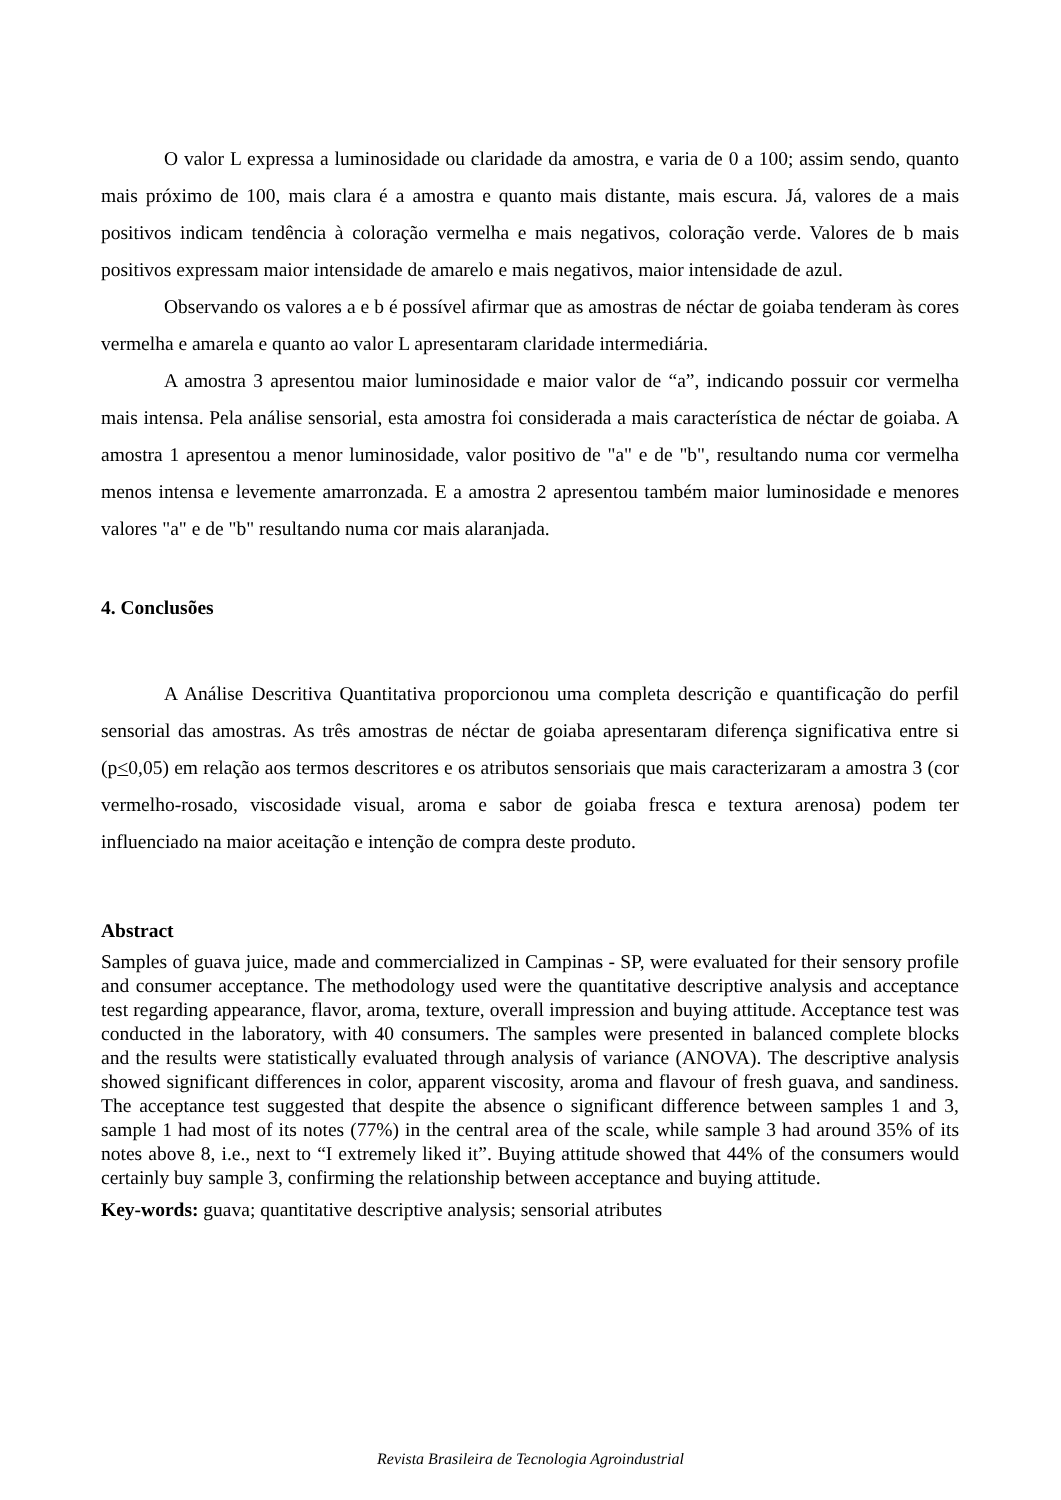O valor L expressa a luminosidade ou claridade da amostra, e varia de 0 a 100; assim sendo, quanto mais próximo de 100, mais clara é a amostra e quanto mais distante, mais escura. Já, valores de a mais positivos indicam tendência à coloração vermelha e mais negativos, coloração verde. Valores de b mais positivos expressam maior intensidade de amarelo e mais negativos, maior intensidade de azul.
Observando os valores a e b é possível afirmar que as amostras de néctar de goiaba tenderam às cores vermelha e amarela e quanto ao valor L apresentaram claridade intermediária.
A amostra 3 apresentou maior luminosidade e maior valor de “a”, indicando possuir cor vermelha mais intensa. Pela análise sensorial, esta amostra foi considerada a mais característica de néctar de goiaba. A amostra 1 apresentou a menor luminosidade, valor positivo de "a" e de "b", resultando numa cor vermelha menos intensa e levemente amarronzada. E a amostra 2 apresentou também maior luminosidade e menores valores "a" e de "b" resultando numa cor mais alaranjada.
4. Conclusões
A Análise Descritiva Quantitativa proporcionou uma completa descrição e quantificação do perfil sensorial das amostras. As três amostras de néctar de goiaba apresentaram diferença significativa entre si (p<0,05) em relação aos termos descritores e os atributos sensoriais que mais caracterizaram a amostra 3 (cor vermelho-rosado, viscosidade visual, aroma e sabor de goiaba fresca e textura arenosa) podem ter influenciado na maior aceitação e intenção de compra deste produto.
Abstract
Samples of guava juice, made and commercialized in Campinas - SP, were evaluated for their sensory profile and consumer acceptance. The methodology used were the quantitative descriptive analysis and acceptance test regarding appearance, flavor, aroma, texture, overall impression and buying attitude. Acceptance test was conducted in the laboratory, with 40 consumers. The samples were presented in balanced complete blocks and the results were statistically evaluated through analysis of variance (ANOVA). The descriptive analysis showed significant differences in color, apparent viscosity, aroma and flavour of fresh guava, and sandiness. The acceptance test suggested that despite the absence o significant difference between samples 1 and 3, sample 1 had most of its notes (77%) in the central area of the scale, while sample 3 had around 35% of its notes above 8, i.e., next to “I extremely liked it”. Buying attitude showed that 44% of the consumers would certainly buy sample 3, confirming the relationship between acceptance and buying attitude.
Key-words: guava; quantitative descriptive analysis; sensorial atributes
Revista Brasileira de Tecnologia Agroindustrial